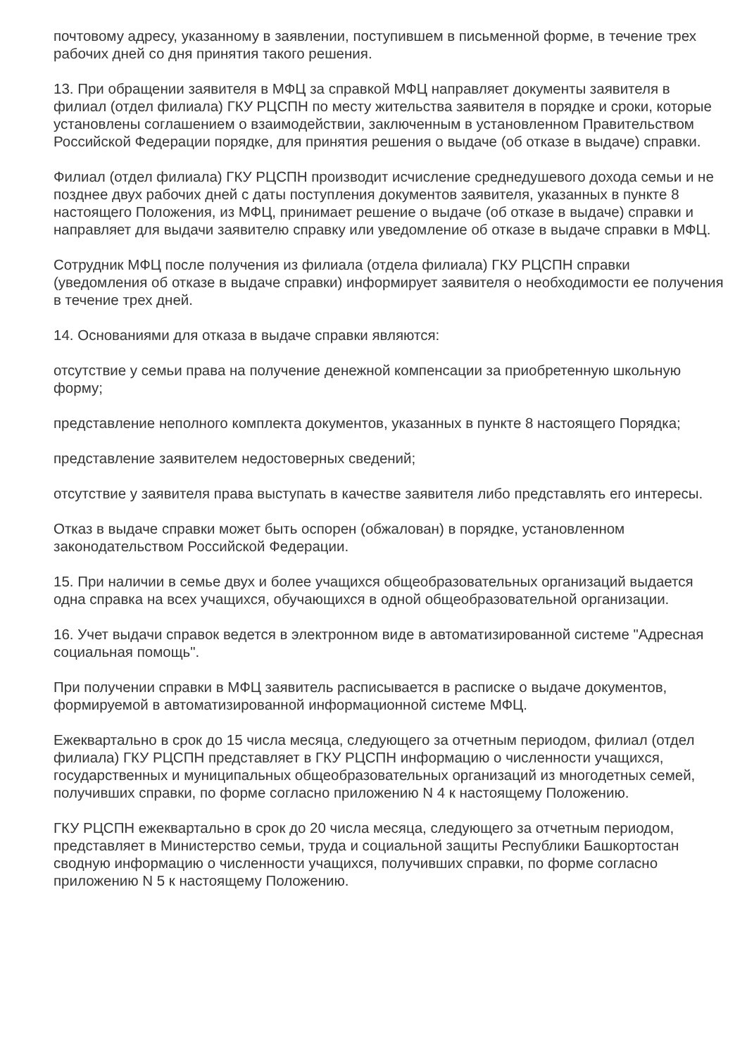почтовому адресу, указанному в заявлении, поступившем в письменной форме, в течение трех рабочих дней со дня принятия такого решения.
13. При обращении заявителя в МФЦ за справкой МФЦ направляет документы заявителя в филиал (отдел филиала) ГКУ РЦСПН по месту жительства заявителя в порядке и сроки, которые установлены соглашением о взаимодействии, заключенным в установленном Правительством Российской Федерации порядке, для принятия решения о выдаче (об отказе в выдаче) справки.
Филиал (отдел филиала) ГКУ РЦСПН производит исчисление среднедушевого дохода семьи и не позднее двух рабочих дней с даты поступления документов заявителя, указанных в пункте 8 настоящего Положения, из МФЦ, принимает решение о выдаче (об отказе в выдаче) справки и направляет для выдачи заявителю справку или уведомление об отказе в выдаче справки в МФЦ.
Сотрудник МФЦ после получения из филиала (отдела филиала) ГКУ РЦСПН справки (уведомления об отказе в выдаче справки) информирует заявителя о необходимости ее получения в течение трех дней.
14. Основаниями для отказа в выдаче справки являются:
отсутствие у семьи права на получение денежной компенсации за приобретенную школьную форму;
представление неполного комплекта документов, указанных в пункте 8 настоящего Порядка;
представление заявителем недостоверных сведений;
отсутствие у заявителя права выступать в качестве заявителя либо представлять его интересы.
Отказ в выдаче справки может быть оспорен (обжалован) в порядке, установленном законодательством Российской Федерации.
15. При наличии в семье двух и более учащихся общеобразовательных организаций выдается одна справка на всех учащихся, обучающихся в одной общеобразовательной организации.
16. Учет выдачи справок ведется в электронном виде в автоматизированной системе "Адресная социальная помощь".
При получении справки в МФЦ заявитель расписывается в расписке о выдаче документов, формируемой в автоматизированной информационной системе МФЦ.
Ежеквартально в срок до 15 числа месяца, следующего за отчетным периодом, филиал (отдел филиала) ГКУ РЦСПН представляет в ГКУ РЦСПН информацию о численности учащихся, государственных и муниципальных общеобразовательных организаций из многодетных семей, получивших справки, по форме согласно приложению N 4 к настоящему Положению.
ГКУ РЦСПН ежеквартально в срок до 20 числа месяца, следующего за отчетным периодом, представляет в Министерство семьи, труда и социальной защиты Республики Башкортостан сводную информацию о численности учащихся, получивших справки, по форме согласно приложению N 5 к настоящему Положению.